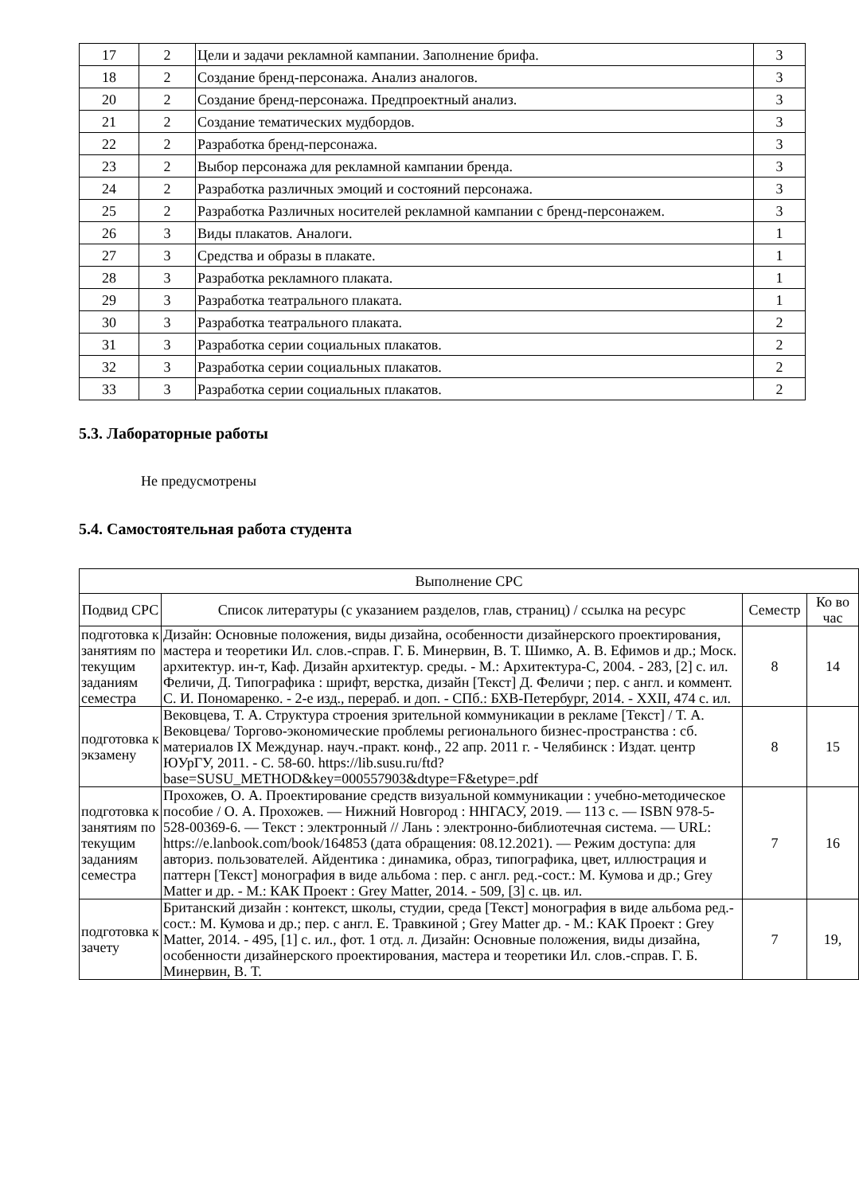| 17 | 2 | Цели и задачи рекламной кампании. Заполнение брифа. | 3 |
| 18 | 2 | Создание бренд-персонажа. Анализ аналогов. | 3 |
| 20 | 2 | Создание бренд-персонажа. Предпроектный анализ. | 3 |
| 21 | 2 | Создание тематических мудбордов. | 3 |
| 22 | 2 | Разработка бренд-персонажа. | 3 |
| 23 | 2 | Выбор персонажа для рекламной кампании бренда. | 3 |
| 24 | 2 | Разработка различных эмоций и состояний персонажа. | 3 |
| 25 | 2 | Разработка Различных носителей рекламной кампании с бренд-персонажем. | 3 |
| 26 | 3 | Виды плакатов. Аналоги. | 1 |
| 27 | 3 | Средства и образы в плакате. | 1 |
| 28 | 3 | Разработка рекламного плаката. | 1 |
| 29 | 3 | Разработка театрального плаката. | 1 |
| 30 | 3 | Разработка театрального плаката. | 2 |
| 31 | 3 | Разработка серии социальных плакатов. | 2 |
| 32 | 3 | Разработка серии социальных плакатов. | 2 |
| 33 | 3 | Разработка серии социальных плакатов. | 2 |
5.3. Лабораторные работы
Не предусмотрены
5.4. Самостоятельная работа студента
| Выполнение СРС | | | |
| --- | --- | --- | --- |
| Подвид СРС | Список литературы (с указанием разделов, глав, страниц) / ссылка на ресурс | Семестр | Ко во час |
| подготовка к занятиям по текущим заданиям семестра | Дизайн: Основные положения, виды дизайна, особенности дизайнерского проектирования, мастера и теоретики Ил. слов.-справ. Г. Б. Минервин, В. Т. Шимко, А. В. Ефимов и др.; Моск. архитектур. ин-т, Каф. Дизайн архитектур. среды. - М.: Архитектура-С, 2004. - 283, [2] с. ил. Феличи, Д. Типографика : шрифт, верстка, дизайн [Текст] Д. Феличи ; пер. с англ. и коммент. С. И. Пономаренко. - 2-е изд., перераб. и доп. - СПб.: БХВ-Петербург, 2014. - XXII, 474 с. ил. | 8 | 14 |
| подготовка к экзамену | Вековцева, Т. А. Структура строения зрительной коммуникации в рекламе [Текст] / Т. А. Вековцева/ Торгово-экономические проблемы регионального бизнес-пространства : сб. материалов IX Междунар. науч.-практ. конф., 22 апр. 2011 г. - Челябинск : Издат. центр ЮУрГУ, 2011. - С. 58-60. https://lib.susu.ru/ftd?base=SUSU_METHOD&key=000557903&dtype=F&etype=.pdf | 8 | 15 |
| подготовка к занятиям по текущим заданиям семестра | Прохожев, О. А. Проектирование средств визуальной коммуникации : учебно-методическое пособие / О. А. Прохожев. — Нижний Новгород : ННГАСУ, 2019. — 113 с. — ISBN 978-5-528-00369-6. — Текст : электронный // Лань : электронно-библиотечная система. — URL: https://e.lanbook.com/book/164853 (дата обращения: 08.12.2021). — Режим доступа: для авториз. пользователей. Айдентика : динамика, образ, типографика, цвет, иллюстрация и паттерн [Текст] монография в виде альбома : пер. с англ. ред.-сост.: М. Кумова и др.; Grey Matter и др. - М.: КАК Проект : Grey Matter, 2014. - 509, [3] с. цв. ил. | 7 | 16 |
| подготовка к зачету | Британский дизайн : контекст, школы, студии, среда [Текст] монография в виде альбома ред.-сост.: М. Кумова и др.; пер. с англ. Е. Травкиной ; Grey Matter др. - М.: КАК Проект : Grey Matter, 2014. - 495, [1] с. ил., фот. 1 отд. л. Дизайн: Основные положения, виды дизайна, особенности дизайнерского проектирования, мастера и теоретики Ил. слов.-справ. Г. Б. Минервин, В. Т. | 7 | 19, |